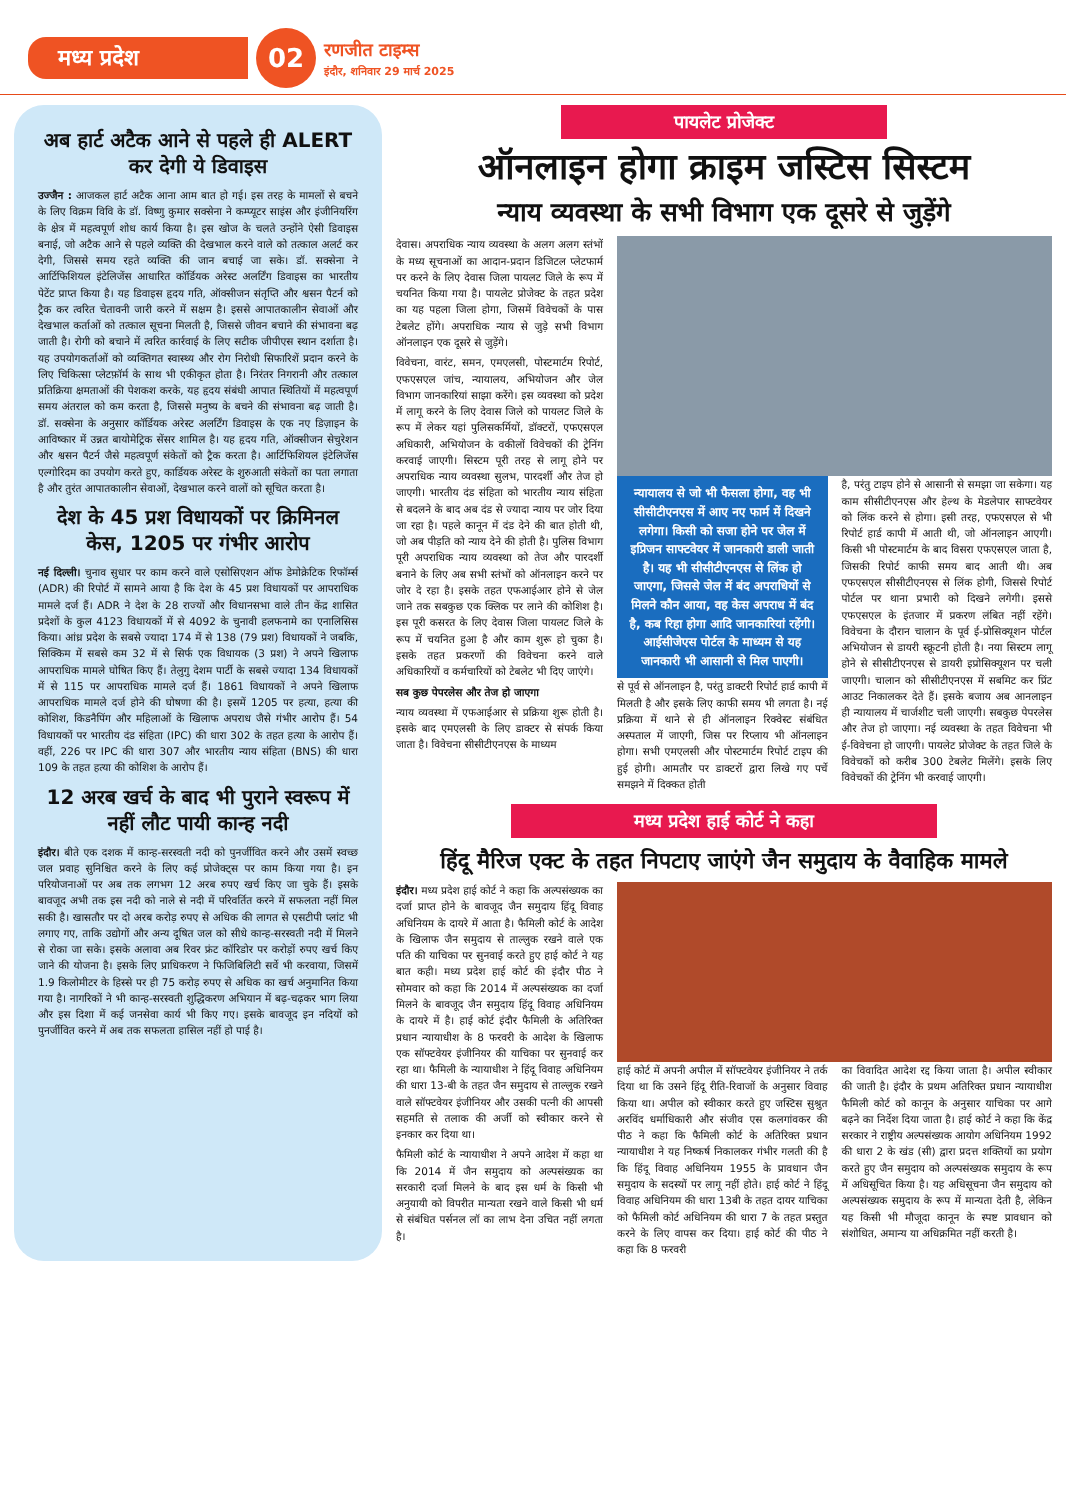मध्य प्रदेश
02
रणजीत टाइम्स
इंदौर, शनिवार 29 मार्च 2025
अब हार्ट अटैक आने से पहले ही ALERT कर देगी ये डिवाइस
उज्जैन : आजकल हार्ट अटैक आना आम बात हो गई। इस तरह के मामलों से बचने के लिए विक्रम विवि के डॉ. विष्णु कुमार सक्सेना ने कम्प्यूटर साइंस और इंजीनियरिंग के क्षेत्र में महत्वपूर्ण शोध कार्य किया है। इस खोज के चलते उन्होंने ऐसी डिवाइस बनाई, जो अटैक आने से पहले व्यक्ति की देखभाल करने वाले को तत्काल अलर्ट कर देगी, जिससे समय रहते व्यक्ति की जान बचाई जा सके। डॉ. सक्सेना ने आर्टिफिशियल इंटेलिजेंस आधारित कॉर्डियक अरेस्ट अलर्टिंग डिवाइस का भारतीय पेटेंट प्राप्त किया है। यह डिवाइस हृदय गति, ऑक्सीजन संतृप्ति और श्वसन पैटर्न को ट्रैक कर त्वरित चेतावनी जारी करने में सक्षम है। इससे आपातकालीन सेवाओं और देखभाल कर्ताओं को तत्काल सूचना मिलती है, जिससे जीवन बचाने की संभावना बढ़ जाती है। रोगी को बचाने में त्वरित कार्रवाई के लिए सटीक जीपीएस स्थान दर्शाता है। यह उपयोगकर्ताओं को व्यक्तिगत स्वास्थ्य और रोग निरोधी सिफारिशें प्रदान करने के लिए चिकित्सा प्लेटफ़ॉर्म के साथ भी एकीकृत होता है। निरंतर निगरानी और तत्काल प्रतिक्रिया क्षमताओं की पेशकश करके, यह हृदय संबंधी आपात स्थितियों में महत्वपूर्ण समय अंतराल को कम करता है, जिससे मनुष्य के बचने की संभावना बढ़ जाती है। डॉ. सक्सेना के अनुसार कॉर्डियक अरेस्ट अलर्टिंग डिवाइस के एक नए डिज़ाइन के आविष्कार में उन्नत बायोमेट्रिक सेंसर शामिल है। यह हृदय गति, ऑक्सीजन सेचुरेशन और श्वसन पैटर्न जैसे महत्वपूर्ण संकेतों को ट्रैक करता है। आर्टिफिशियल इंटेलिजेंस एल्गोरिदम का उपयोग करते हुए, कार्डियक अरेस्ट के शुरुआती संकेतों का पता लगाता है और तुरंत आपातकालीन सेवाओं, देखभाल करने वालों को सूचित करता है।
देश के 45 प्रश विधायकों पर क्रिमिनल केस, 1205 पर गंभीर आरोप
नई दिल्ली। चुनाव सुधार पर काम करने वाले एसोसिएशन ऑफ डेमोक्रेटिक रिफॉर्म्स (ADR) की रिपोर्ट में सामने आया है कि देश के 45 प्रश विधायकों पर आपराधिक मामले दर्ज हैं। ADR ने देश के 28 राज्यों और विधानसभा वाले तीन केंद्र शासित प्रदेशों के कुल 4123 विधायकों में से 4092 के चुनावी हलफनामे का एनालिसिस किया। आंध्र प्रदेश के सबसे ज्यादा 174 में से 138 (79 प्रश) विधायकों ने जबकि, सिक्किम में सबसे कम 32 में से सिर्फ एक विधायक (3 प्रश) ने अपने खिलाफ आपराधिक मामले घोषित किए हैं। तेलुगु देशम पार्टी के सबसे ज्यादा 134 विधायकों में से 115 पर आपराधिक मामले दर्ज हैं। 1861 विधायकों ने अपने खिलाफ आपराधिक मामले दर्ज होने की घोषणा की है। इसमें 1205 पर हत्या, हत्या की कोशिश, किडनैपिंग और महिलाओं के खिलाफ अपराध जैसे गंभीर आरोप हैं। 54 विधायकों पर भारतीय दंड संहिता (IPC) की धारा 302 के तहत हत्या के आरोप हैं। वहीं, 226 पर IPC की धारा 307 और भारतीय न्याय संहिता (BNS) की धारा 109 के तहत हत्या की कोशिश के आरोप हैं।
12 अरब खर्च के बाद भी पुराने स्वरूप में नहीं लौट पायी कान्ह नदी
इंदौर। बीते एक दशक में कान्ह-सरस्वती नदी को पुनर्जीवित करने और उसमें स्वच्छ जल प्रवाह सुनिश्चित करने के लिए कई प्रोजेक्ट्स पर काम किया गया है। इन परियोजनाओं पर अब तक लगभग 12 अरब रुपए खर्च किए जा चुके हैं। इसके बावजूद अभी तक इस नदी को नाले से नदी में परिवर्तित करने में सफलता नहीं मिल सकी है। खासतौर पर दो अरब करोड़ रुपए से अधिक की लागत से एसटीपी प्लांट भी लगाए गए, ताकि उद्योगों और अन्य दूषित जल को सीधे कान्ह-सरस्वती नदी में मिलने से रोका जा सके। इसके अलावा अब रिवर फ्रंट कॉरिडोर पर करोड़ों रुपए खर्च किए जाने की योजना है। इसके लिए प्राधिकरण ने फिजिबिलिटी सर्वे भी करवाया, जिसमें 1.9 किलोमीटर के हिस्से पर ही 75 करोड़ रुपए से अधिक का खर्च अनुमानित किया गया है। नागरिकों ने भी कान्ह-सरस्वती शुद्धिकरण अभियान में बढ़-चढ़कर भाग लिया और इस दिशा में कई जनसेवा कार्य भी किए गए। इसके बावजूद इन नदियों को पुनर्जीवित करने में अब तक सफलता हासिल नहीं हो पाई है।
पायलेट प्रोजेक्ट
ऑनलाइन होगा क्राइम जस्टिस सिस्टम
न्याय व्यवस्था के सभी विभाग एक दूसरे से जुड़ेंगे
देवास। अपराधिक न्याय व्यवस्था के अलग अलग स्तंभों के मध्य सूचनाओं का आदान-प्रदान डिजिटल प्लेटफार्म पर करने के लिए देवास जिला पायलट जिले के रूप में चयनित किया गया है। पायलेट प्रोजेक्ट के तहत प्रदेश का यह पहला जिला होगा, जिसमें विवेचकों के पास टेबलेट होंगे। अपराधिक न्याय से जुड़े सभी विभाग ऑनलाइन एक दूसरे से जुड़ेंगे।
विवेचना, वारंट, समन, एमएलसी, पोस्टमार्टम रिपोर्ट, एफएसएल जांच, न्यायालय, अभियोजन और जेल विभाग जानकारियां साझा करेंगे। इस व्यवस्था को प्रदेश में लागू करने के लिए देवास जिले को पायलट जिले के रूप में लेकर यहां पुलिसकर्मियों, डॉक्टरों, एफएसएल अधिकारी, अभियोजन के वकीलों विवेचकों की ट्रेनिंग करवाई जाएगी। सिस्टम पूरी तरह से लागू होने पर अपराधिक न्याय व्यवस्था सुलभ, पारदर्शी और तेज हो जाएगी। भारतीय दंड संहिता को भारतीय न्याय संहिता से बदलने के बाद अब दंड से ज्यादा न्याय पर जोर दिया जा रहा है। पहले कानून में दंड देने की बात होती थी, जो अब पीड़ति को न्याय देने की होती है। पुलिस विभाग पूरी अपराधिक न्याय व्यवस्था को तेज और पारदर्शी बनाने के लिए अब सभी स्तंभों को ऑनलाइन करने पर जोर दे रहा है। इसके तहत एफआईआर होने से जेल जाने तक सबकुछ एक क्लिक पर लाने की कोशिश है। इस पूरी कसरत के लिए देवास जिला पायलट जिले के रूप में चयनित हुआ है और काम शुरू हो चुका है। इसके तहत प्रकरणों की विवेचना करने वाले अधिकारियों व कर्मचारियों को टेबलेट भी दिए जाएंगे।
सब कुछ पेपरलेस और तेज हो जाएगा
न्याय व्यवस्था में एफआईआर से प्रक्रिया शुरू होती है। इसके बाद एमएलसी के लिए डाक्टर से संपर्क किया जाता है। विवेचना सीसीटीएनएस के माध्यम
न्यायालय से जो भी फैसला होगा, वह भी सीसीटीएनएस में आए नए फार्म में दिखने लगेगा। किसी को सजा होने पर जेल में इप्रिजन साफ्टवेयर में जानकारी डाली जाती है। यह भी सीसीटीएनएस से लिंक हो जाएगा, जिससे जेल में बंद अपराधियों से मिलने कौन आया, वह केस अपराध में बंद है, कब रिहा होगा आदि जानकारियां रहेंगी। आईसीजेएस पोर्टल के माध्यम से यह जानकारी भी आसानी से मिल पाएगी।
से पूर्व से ऑनलाइन है, परंतु डाक्टरी रिपोर्ट हार्ड कापी में मिलती है और इसके लिए काफी समय भी लगता है। नई प्रक्रिया में थाने से ही ऑनलाइन रिक्वेस्ट संबंधित अस्पताल में जाएगी, जिस पर रिप्लाय भी ऑनलाइन होगा। सभी एमएलसी और पोस्टमार्टम रिपोर्ट टाइप की हुई होगी। आमतौर पर डाक्टरों द्वारा लिखे गए पर्चे समझने में दिक्कत होती
है, परंतु टाइप होने से आसानी से समझा जा सकेगा। यह काम सीसीटीएनएस और हेल्थ के मेडलेपार साफ्टवेयर को लिंक करने से होगा। इसी तरह, एफएसएल से भी रिपोर्ट हार्ड कापी में आती थी, जो ऑनलाइन आएगी। किसी भी पोस्टमार्टम के बाद विसरा एफएसएल जाता है, जिसकी रिपोर्ट काफी समय बाद आती थी। अब एफएसएल सीसीटीएनएस से लिंक होगी, जिससे रिपोर्ट पोर्टल पर थाना प्रभारी को दिखने लगेगी। इससे एफएसएल के इंतजार में प्रकरण लंबित नहीं रहेंगे। विवेचना के दौरान चालान के पूर्व ई-प्रोसिक्यूशन पोर्टल अभियोजन से डायरी स्क्रूटनी होती है। नया सिस्टम लागू होने से सीसीटीएनएस से डायरी इप्रोसिक्यूशन पर चली जाएगी। चालान को सीसीटीएनएस में सबमिट कर प्रिंट आउट निकालकर देते हैं। इसके बजाय अब आनलाइन ही न्यायालय में चार्जशीट चली जाएगी। सबकुछ पेपरलेस और तेज हो जाएगा। नई व्यवस्था के तहत विवेचना भी ई-विवेचना हो जाएगी। पायलेट प्रोजेक्ट के तहत जिले के विवेचकों को करीब 300 टेबलेट मिलेंगे। इसके लिए विवेचकों की ट्रेनिंग भी करवाई जाएगी।
मध्य प्रदेश हाई कोर्ट ने कहा
हिंदू मैरिज एक्ट के तहत निपटाए जाएंगे जैन समुदाय के वैवाहिक मामले
इंदौर। मध्य प्रदेश हाई कोर्ट ने कहा कि अल्पसंख्यक का दर्जा प्राप्त होने के बावजूद जैन समुदाय हिंदू विवाह अधिनियम के दायरे में आता है। फैमिली कोर्ट के आदेश के खिलाफ जैन समुदाय से ताल्लुक रखने वाले एक पति की याचिका पर सुनवाई करते हुए हाई कोर्ट ने यह बात कही। मध्य प्रदेश हाई कोर्ट की इंदौर पीठ ने सोमवार को कहा कि 2014 में अल्पसंख्यक का दर्जा मिलने के बावजूद जैन समुदाय हिंदू विवाह अधिनियम के दायरे में है। हाई कोर्ट इंदौर फैमिली के अतिरिक्त प्रधान न्यायाधीश के 8 फरवरी के आदेश के खिलाफ एक सॉफ्टवेयर इंजीनियर की याचिका पर सुनवाई कर रहा था। फैमिली के न्यायाधीश ने हिंदू विवाह अधिनियम की धारा 13-बी के तहत जैन समुदाय से ताल्लुक रखने वाले सॉफ्टवेयर इंजीनियर और उसकी पत्नी की आपसी सहमति से तलाक की अर्जी को स्वीकार करने से इनकार कर दिया था।
फैमिली कोर्ट के न्यायाधीश ने अपने आदेश में कहा था कि 2014 में जैन समुदाय को अल्पसंख्यक का सरकारी दर्जा मिलने के बाद इस धर्म के किसी भी अनुयायी को विपरीत मान्यता रखने वाले किसी भी धर्म से संबंधित पर्सनल लॉ का लाभ देना उचित नहीं लगता है।
हाई कोर्ट में अपनी अपील में सॉफ्टवेयर इंजीनियर ने तर्क दिया था कि उसने हिंदू रीति-रिवाजों के अनुसार विवाह किया था। अपील को स्वीकार करते हुए जस्टिस सुश्रुत अरविंद धर्माधिकारी और संजीव एस कलगांवकर की पीठ ने कहा कि फैमिली कोर्ट के अतिरिक्त प्रधान न्यायाधीश ने यह निष्कर्ष निकालकर गंभीर गलती की है कि हिंदू विवाह अधिनियम 1955 के प्रावधान जैन समुदाय के सदस्यों पर लागू नहीं होते। हाई कोर्ट ने हिंदू विवाह अधिनियम की धारा 13बी के तहत दायर याचिका को फैमिली कोर्ट अधिनियम की धारा 7 के तहत प्रस्तुत करने के लिए वापस कर दिया। हाई कोर्ट की पीठ ने कहा कि 8 फरवरी
का विवादित आदेश रद्द किया जाता है। अपील स्वीकार की जाती है। इंदौर के प्रथम अतिरिक्त प्रधान न्यायाधीश फैमिली कोर्ट को कानून के अनुसार याचिका पर आगे बढ़ने का निर्देश दिया जाता है। हाई कोर्ट ने कहा कि केंद्र सरकार ने राष्ट्रीय अल्पसंख्यक आयोग अधिनियम 1992 की धारा 2 के खंड (सी) द्वारा प्रदत्त शक्तियों का प्रयोग करते हुए जैन समुदाय को अल्पसंख्यक समुदाय के रूप में अधिसूचित किया है। यह अधिसूचना जैन समुदाय को अल्पसंख्यक समुदाय के रूप में मान्यता देती है, लेकिन यह किसी भी मौजूदा कानून के स्पष्ट प्रावधान को संशोधित, अमान्य या अधिक्रमित नहीं करती है।